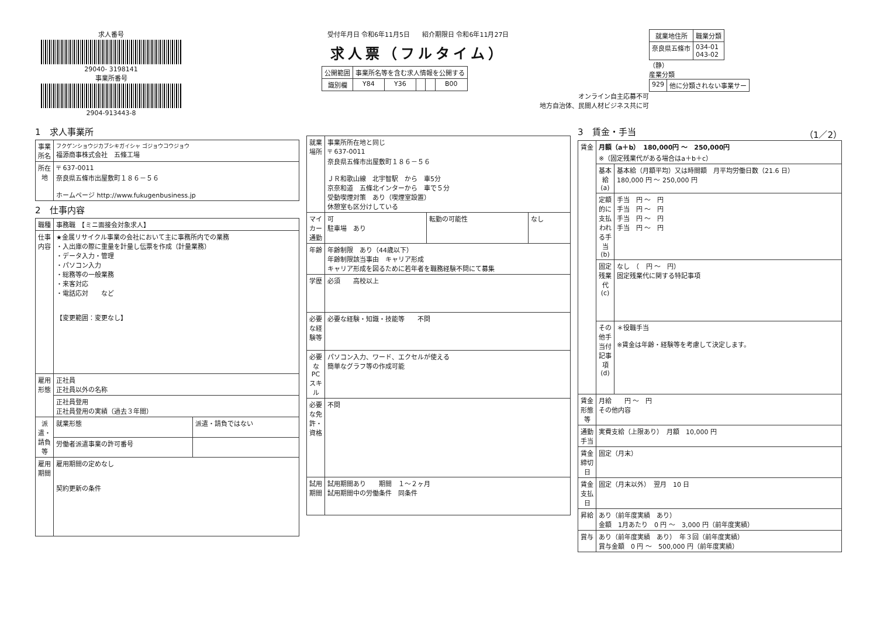求人番号
29040- 3198141
事業所番号
2904-913443-8
受付年月日 令和6年11月5日 紹介期限日 令和6年11月27日
求人票（フルタイム）
| 公開範囲 | 事業所名等を含む求人情報を公開する | | | | |
| 識別欄 | Y84 | Y36 | | | B00 |
オンライン自主応募不可
地方自治体、民間人材ビジネス共に可
| 就業地住所 | 職業分類 |
| --- | --- |
| 奈良県五條市 | 034-01 043-02 |
（静）
産業分類
| 929 | 他に分類されない事業サー |
1　求人事業所
| 事業所名 | フクゲンショウジカブシキガイシャ ゴジョウコウジョウ 福源商事株式会社 五條工場 |
| 所在地 | 〒 637-0011 奈良県五條市出屋敷町１８６－５６ ホームページ http://www.fukugenbusiness.jp |
2　仕事内容
| 職種 | 事務職 【ミニ面接会対象求人】 | |
| 仕事内容 | ★金属リサイクル事業の会社において主に事務所内での業務 ・入出庫の際に重量を計量し伝票を作成（計量業務） ・データ入力・管理 ・パソコン入力 ・総務等の一般業務 ・来客対応 ・電話応対 など 【変更範囲：変更なし】 | |
| 雇用形態 | 正社員 正社員以外の名称 | |
| | 正社員登用 正社員登用の実績（過去３年間） | |
| 派遣・請負等 | 就業形態 | 派遣・請負ではない |
| | 労働者派遣事業の許可番号 | |
| 雇用期間 | 雇用期間の定めなし 契約更新の条件 | |
| 就業場所 | 事業所所在地と同じ 〒 637-0011 奈良県五條市出屋敷町１８６－５６ ＪＲ和歌山線 北宇智駅 から 車5分 京奈和道 五條北インターから 車で５分 受動喫煙対策 あり（喫煙室設置） 休憩室も区分けしている | | |
| マイカー通勤 | 可 駐車場 あり | 転勤の可能性 | なし |
| 年齢 | 年齢制限 あり（44歳以下） 年齢制限該当事由 キャリア形成 キャリア形成を図るために若年者を職務経験不問にて募集 | | |
| 学歴 | 必須 高校以上 | | |
| 必要な経験等 | 必要な経験・知識・技能等 不問 | | |
| 必要なPCスキル | パソコン入力、ワード、エクセルが使える 簡単なグラフ等の作成可能 | | |
| 必要な免許・資格 | 不問 | | |
| 試用期間 | 試用期間あり 期間 １～２ヶ月 試用期間中の労働条件 同条件 | | |
3　賃金・手当 （1／2）
| 賃金 | 月額（a＋b） 180,000円 ～ 250,000円 ※（固定残業代がある場合はa＋b＋c） | |
| | 基本給(a) | 基本給（月額平均）又は時間額 月平均労働日数（21.6 日） 180,000 円 ～ 250,000 円 |
| | 定額的に支払われる手当(b) | 手当 円 ～ 円 手当 円 ～ 円 手当 円 ～ 円 手当 円 ～ 円 |
| | 固定残業代(c) | なし （ 円 ～ 円） 固定残業代に関する特記事項 |
| | その他手当付記事項(d) | ＊役職手当 ※賃金は年齢・経験等を考慮して決定します。 |
| 賃金形態等 | 月給 円 ～ 円 その他内容 | |
| 通勤手当 | 実費支給（上限あり） 月額 10,000 円 | |
| 賃金締切日 | 固定（月末） | |
| 賃金支払日 | 固定（月末以外） 翌月 10 日 | |
| 昇給 | あり（前年度実績 あり） 金額 1月あたり 0 円 ～ 3,000 円（前年度実績） | |
| 賞与 | あり（前年度実績 あり） 年３回（前年度実績） 賞与金額 0 円 ～ 500,000 円（前年度実績） | |